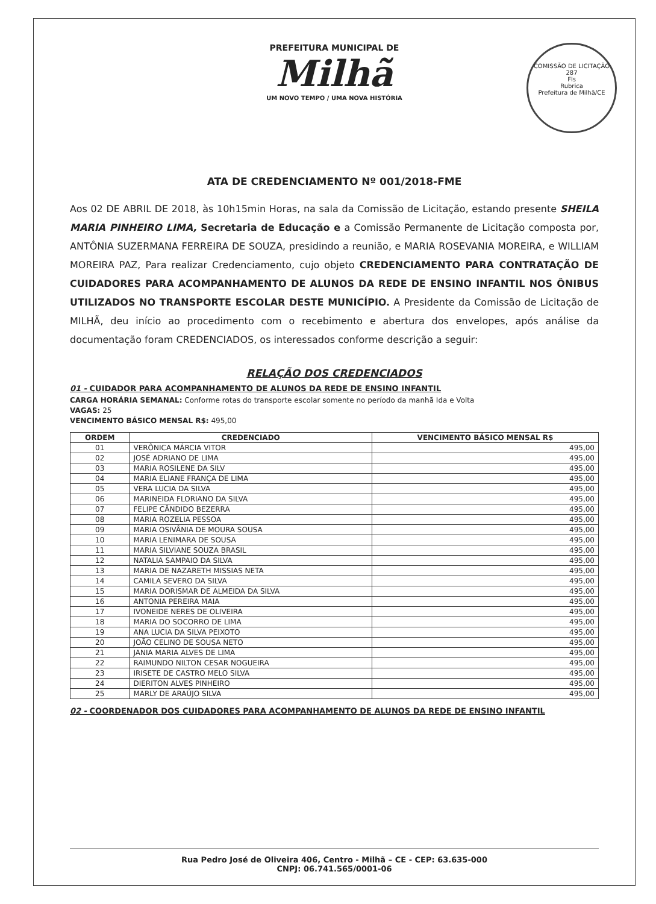PREFEITURA MUNICIPAL DE
Milhã
UM NOVO TEMPO / UMA NOVA HISTÓRIA
COMISSÃO DE LICITAÇÃO
287
Fls
Rubrica
Prefeitura de Milhã/CE
ATA DE CREDENCIAMENTO Nº 001/2018-FME
Aos 02 DE ABRIL DE 2018, às 10h15min Horas, na sala da Comissão de Licitação, estando presente SHEILA MARIA PINHEIRO LIMA, Secretaria de Educação e a Comissão Permanente de Licitação composta por, ANTÔNIA SUZERMANA FERREIRA DE SOUZA, presidindo a reunião, e MARIA ROSEVANIA MOREIRA, e WILLIAM MOREIRA PAZ, Para realizar Credenciamento, cujo objeto CREDENCIAMENTO PARA CONTRATAÇÃO DE CUIDADORES PARA ACOMPANHAMENTO DE ALUNOS DA REDE DE ENSINO INFANTIL NOS ÔNIBUS UTILIZADOS NO TRANSPORTE ESCOLAR DESTE MUNICÍPIO. A Presidente da Comissão de Licitação de MILHÃ, deu início ao procedimento com o recebimento e abertura dos envelopes, após análise da documentação foram CREDENCIADOS, os interessados conforme descrição a seguir:
RELAÇÃO DOS CREDENCIADOS
01 - CUIDADOR PARA ACOMPANHAMENTO DE ALUNOS DA REDE DE ENSINO INFANTIL
CARGA HORÁRIA SEMANAL: Conforme rotas do transporte escolar somente no período da manhã Ida e Volta
VAGAS: 25
VENCIMENTO BÁSICO MENSAL R$: 495,00
| ORDEM | CREDENCIADO | VENCIMENTO BÁSICO MENSAL R$ |
| --- | --- | --- |
| 01 | VERÔNICA MÁRCIA VITOR | 495,00 |
| 02 | JOSÉ ADRIANO DE LIMA | 495,00 |
| 03 | MARIA ROSILENE DA SILV | 495,00 |
| 04 | MARIA ELIANE FRANÇA DE LIMA | 495,00 |
| 05 | VERA LUCIA DA SILVA | 495,00 |
| 06 | MARINEIDA FLORIANO DA SILVA | 495,00 |
| 07 | FELIPE CÂNDIDO BEZERRA | 495,00 |
| 08 | MARIA ROZELIA PESSOA | 495,00 |
| 09 | MARIA OSIVÂNIA DE MOURA SOUSA | 495,00 |
| 10 | MARIA LENIMARA DE SOUSA | 495,00 |
| 11 | MARIA SILVIANE SOUZA BRASIL | 495,00 |
| 12 | NATALIA SAMPAIO DA SILVA | 495,00 |
| 13 | MARIA DE NAZARETH MISSIAS NETA | 495,00 |
| 14 | CAMILA SEVERO DA SILVA | 495,00 |
| 15 | MARIA DORISMAR DE ALMEIDA DA SILVA | 495,00 |
| 16 | ANTONIA PEREIRA MAIA | 495,00 |
| 17 | IVONEIDE NERES DE OLIVEIRA | 495,00 |
| 18 | MARIA DO SOCORRO DE LIMA | 495,00 |
| 19 | ANA LUCIA DA SILVA PEIXOTO | 495,00 |
| 20 | JOÃO CELINO DE SOUSA NETO | 495,00 |
| 21 | JANIA MARIA ALVES DE LIMA | 495,00 |
| 22 | RAIMUNDO NILTON CESAR NOGUEIRA | 495,00 |
| 23 | IRISETE DE CASTRO MELO SILVA | 495,00 |
| 24 | DIERITON ALVES PINHEIRO | 495,00 |
| 25 | MARLY DE ARAÚJO SILVA | 495,00 |
02 - COORDENADOR DOS CUIDADORES PARA ACOMPANHAMENTO DE ALUNOS DA REDE DE ENSINO INFANTIL
Rua Pedro José de Oliveira 406, Centro - Milhã – CE - CEP: 63.635-000
CNPJ: 06.741.565/0001-06